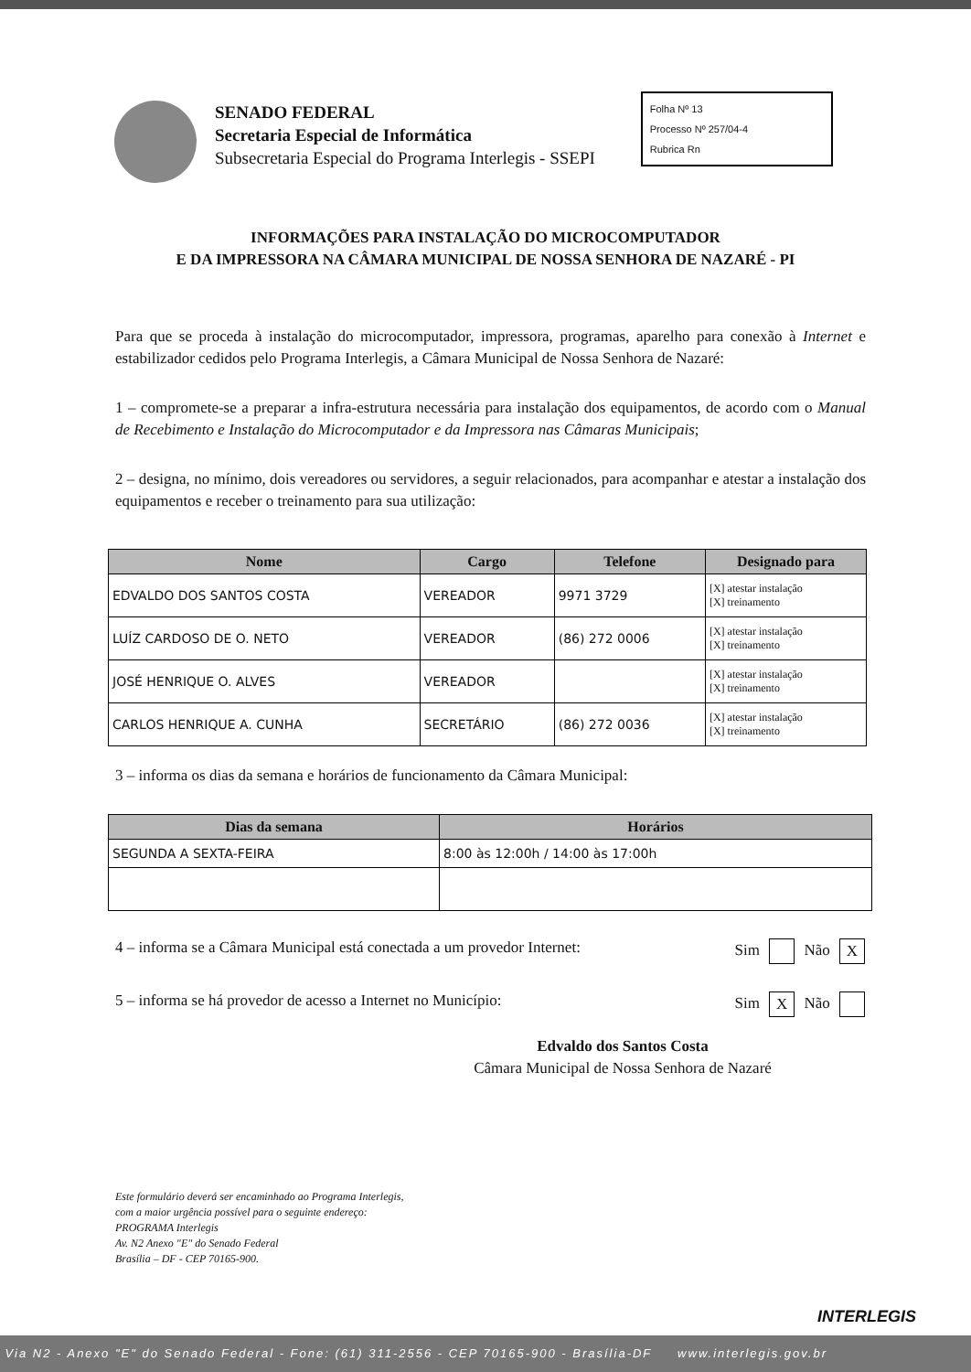SENADO FEDERAL
Secretaria Especial de Informática
Subsecretaria Especial do Programa Interlegis - SSEPI
Folha Nº 13
Processo Nº 257/04-4
Rubrica Rn
INFORMAÇÕES PARA INSTALAÇÃO DO MICROCOMPUTADOR
E DA IMPRESSORA NA CÂMARA MUNICIPAL DE NOSSA SENHORA DE NAZARÉ - PI
Para que se proceda à instalação do microcomputador, impressora, programas, aparelho para conexão à Internet e estabilizador cedidos pelo Programa Interlegis, a Câmara Municipal de Nossa Senhora de Nazaré:
1 – compromete-se a preparar a infra-estrutura necessária para instalação dos equipamentos, de acordo com o Manual de Recebimento e Instalação do Microcomputador e da Impressora nas Câmaras Municipais;
2 – designa, no mínimo, dois vereadores ou servidores, a seguir relacionados, para acompanhar e atestar a instalação dos equipamentos e receber o treinamento para sua utilização:
| Nome | Cargo | Telefone | Designado para |
| --- | --- | --- | --- |
| EDVALDO DOS SANTOS COSTA | VEREADOR | 9971 3729 | [X] atestar instalação [X] treinamento |
| LUÍZ CARDOSO DE O. NETO | VEREADOR | (86) 272 0006 | [X] atestar instalação [X] treinamento |
| JOSÉ HENRIQUE O. ALVES | VEREADOR | | [X] atestar instalação [X] treinamento |
| CARLOS HENRIQUE A. CUNHA | SECRETÁRIO | (86) 272 0036 | [X] atestar instalação [X] treinamento |
3 – informa os dias da semana e horários de funcionamento da Câmara Municipal:
| Dias da semana | Horários |
| --- | --- |
| SEGUNDA A SEXTA-FEIRA | 8:00 às 12:00h / 14:00 às 17:00h |
4 – informa se a Câmara Municipal está conectada a um provedor Internet: Sim Não X
5 – informa se há provedor de acesso a Internet no Município: Sim X Não
Edvaldo dos Santos Costa
Câmara Municipal de Nossa Senhora de Nazaré
Este formulário deverá ser encaminhado ao Programa Interlegis,
com a maior urgência possível para o seguinte endereço:
PROGRAMA Interlegis
Av. N2 Anexo "E" do Senado Federal
Brasília – DF - CEP 70165-900.
INTERLEGIS
Via N2 - Anexo "E" do Senado Federal - Fone: (61) 311-2556 - CEP 70165-900 - Brasília-DF www.interlegis.gov.br